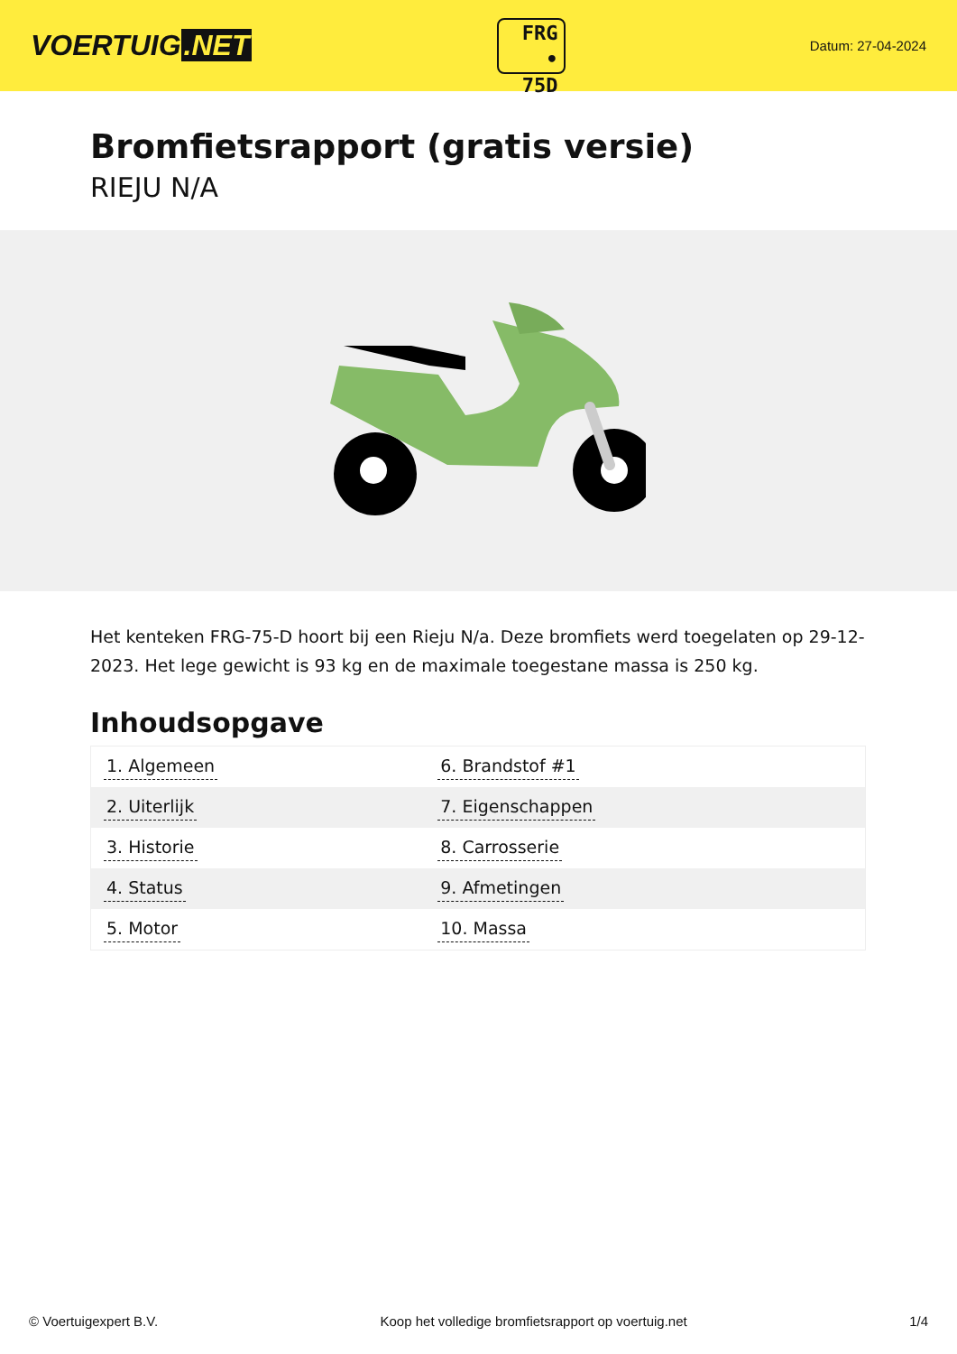VOERTUIG.NET
FRG
• 75D
Datum: 27-04-2024
Bromfietsrapport (gratis versie)
RIEJU N/A
Het kenteken FRG-75-D hoort bij een Rieju N/a. Deze bromfiets werd toegelaten op 29-12-2023. Het lege gewicht is 93 kg en de maximale toegestane massa is 250 kg.
Inhoudsopgave
| 1. Algemeen | 6. Brandstof #1 |
| 2. Uiterlijk | 7. Eigenschappen |
| 3. Historie | 8. Carrosserie |
| 4. Status | 9. Afmetingen |
| 5. Motor | 10. Massa |
© Voertuigexpert B.V. Koop het volledige bromfietsrapport op voertuig.net 1/4